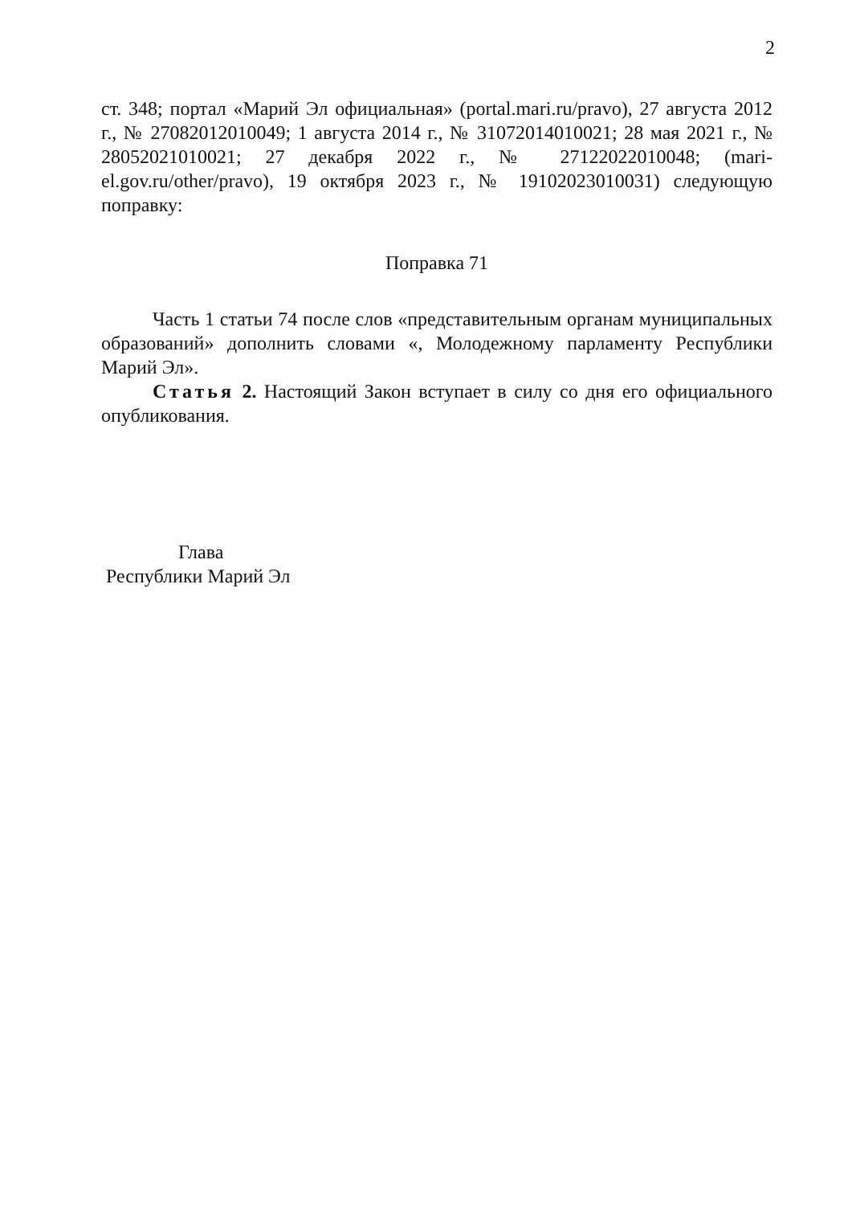2
ст. 348; портал «Марий Эл официальная» (portal.mari.ru/pravo), 27 августа 2012 г., № 27082012010049; 1 августа 2014 г., № 31072014010021; 28 мая 2021 г., № 28052021010021; 27 декабря 2022 г., № 27122022010048; (mari-el.gov.ru/other/pravo), 19 октября 2023 г., № 19102023010031) следующую поправку:
Поправка 71
Часть 1 статьи 74 после слов «представительным органам муниципальных образований» дополнить словами «, Молодежному парламенту Республики Марий Эл».
Статья 2. Настоящий Закон вступает в силу со дня его официального опубликования.
Глава
Республики Марий Эл